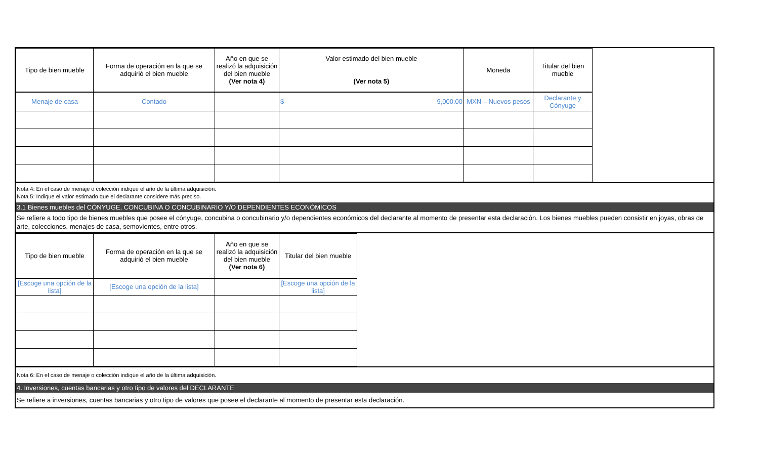| Tipo de bien mueble | Forma de operación en la que se adquirió el bien mueble | Año en que se realizó la adquisición del bien mueble (Ver nota 4) | Valor estimado del bien mueble (Ver nota 5) | Moneda | Titular del bien mueble |
| --- | --- | --- | --- | --- | --- |
| Menaje de casa | Contado | | $ 9,000.00 | MXN – Nuevos pesos | Declarante y Cónyuge |
Nota 4: En el caso de menaje o colección indique el año de la última adquisición.
Nota 5: Indique el valor estimado que el declarante considere más preciso.
3.1 Bienes muebles del CÓNYUGE, CONCUBINA O CONCUBINARIO Y/O DEPENDIENTES ECONÓMICOS
Se refiere a todo tipo de bienes muebles que posee el cónyuge, concubina o concubinario y/o dependientes económicos del declarante al momento de presentar esta declaración. Los bienes muebles pueden consistir en joyas, obras de arte, colecciones, menajes de casa, semovientes, entre otros.
| Tipo de bien mueble | Forma de operación en la que se adquirió el bien mueble | Año en que se realizó la adquisición del bien mueble (Ver nota 6) | Titular del bien mueble |
| --- | --- | --- | --- |
| [Escoge una opción de la lista] | [Escoge una opción de la lista] | | [Escoge una opción de la lista] |
Nota 6: En el caso de menaje o colección indique el año de la última adquisición.
4. Inversiones, cuentas bancarias y otro tipo de valores del DECLARANTE
Se refiere a inversiones, cuentas bancarias y otro tipo de valores que posee el declarante al momento de presentar esta declaración.